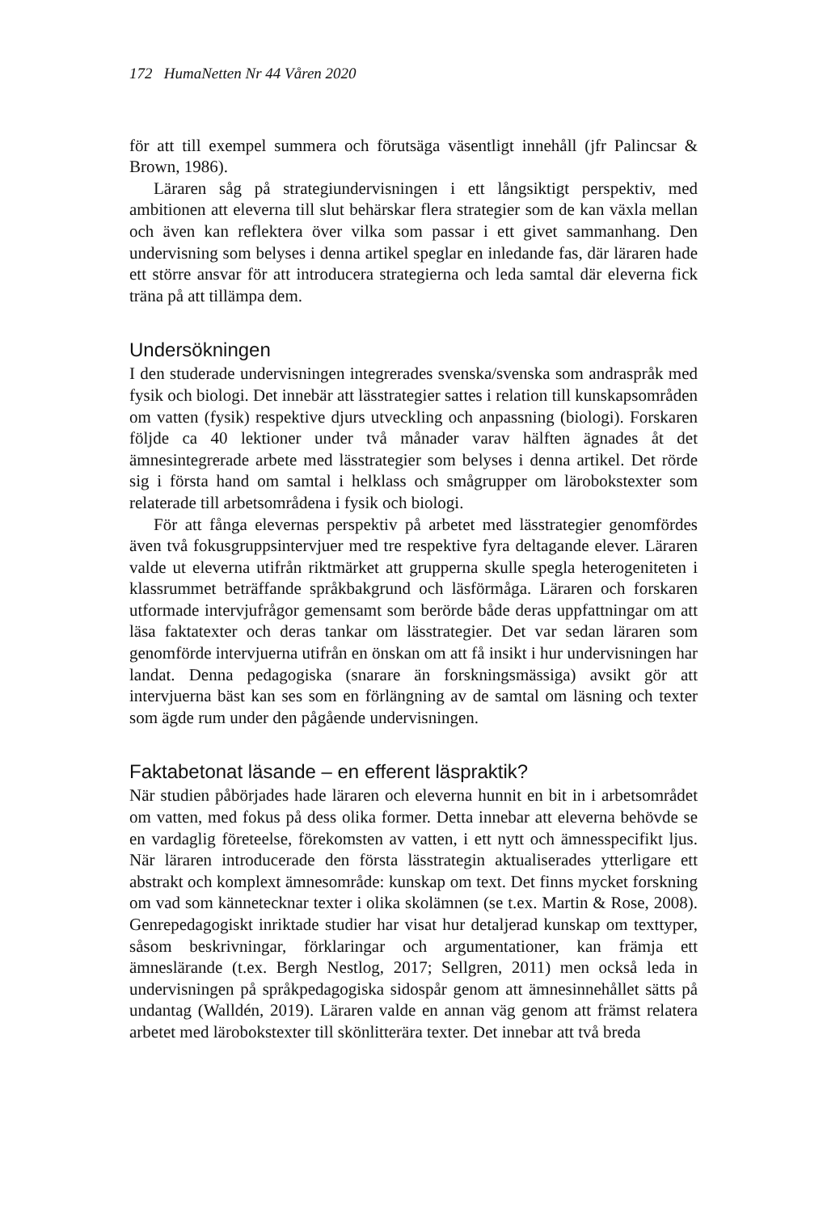172 HumaNetten Nr 44 Våren 2020
för att till exempel summera och förutsäga väsentligt innehåll (jfr Palincsar & Brown, 1986).
Läraren såg på strategiundervisningen i ett långsiktigt perspektiv, med ambitionen att eleverna till slut behärskar flera strategier som de kan växla mellan och även kan reflektera över vilka som passar i ett givet sammanhang. Den undervisning som belyses i denna artikel speglar en inledande fas, där läraren hade ett större ansvar för att introducera strategierna och leda samtal där eleverna fick träna på att tillämpa dem.
Undersökningen
I den studerade undervisningen integrerades svenska/svenska som andraspråk med fysik och biologi. Det innebär att lässtrategier sattes i relation till kunskapsområden om vatten (fysik) respektive djurs utveckling och anpassning (biologi). Forskaren följde ca 40 lektioner under två månader varav hälften ägnades åt det ämnesintegrerade arbete med lässtrategier som belyses i denna artikel. Det rörde sig i första hand om samtal i helklass och smågrupper om lärobokstexter som relaterade till arbetsområdena i fysik och biologi.
För att fånga elevernas perspektiv på arbetet med lässtrategier genomfördes även två fokusgruppsintervjuer med tre respektive fyra deltagande elever. Läraren valde ut eleverna utifrån riktmärket att grupperna skulle spegla heterogeniteten i klassrummet beträffande språkbakgrund och läsförmåga. Läraren och forskaren utformade intervjufrågor gemensamt som berörde både deras uppfattningar om att läsa faktatexter och deras tankar om lässtrategier. Det var sedan läraren som genomförde intervjuerna utifrån en önskan om att få insikt i hur undervisningen har landat. Denna pedagogiska (snarare än forskningsmässiga) avsikt gör att intervjuerna bäst kan ses som en förlängning av de samtal om läsning och texter som ägde rum under den pågående undervisningen.
Faktabetonat läsande – en efferent läspraktik?
När studien påbörjades hade läraren och eleverna hunnit en bit in i arbetsområdet om vatten, med fokus på dess olika former. Detta innebar att eleverna behövde se en vardaglig företeelse, förekomsten av vatten, i ett nytt och ämnesspecifikt ljus. När läraren introducerade den första lässtrategin aktualiserades ytterligare ett abstrakt och komplext ämnesområde: kunskap om text. Det finns mycket forskning om vad som kännetecknar texter i olika skolämnen (se t.ex. Martin & Rose, 2008). Genrepedagogiskt inriktade studier har visat hur detaljerad kunskap om texttyper, såsom beskrivningar, förklaringar och argumentationer, kan främja ett ämneslärande (t.ex. Bergh Nestlog, 2017; Sellgren, 2011) men också leda in undervisningen på språkpedagogiska sidospår genom att ämnesinnehållet sätts på undantag (Walldén, 2019). Läraren valde en annan väg genom att främst relatera arbetet med lärobokstexter till skönlitterära texter. Det innebar att två breda